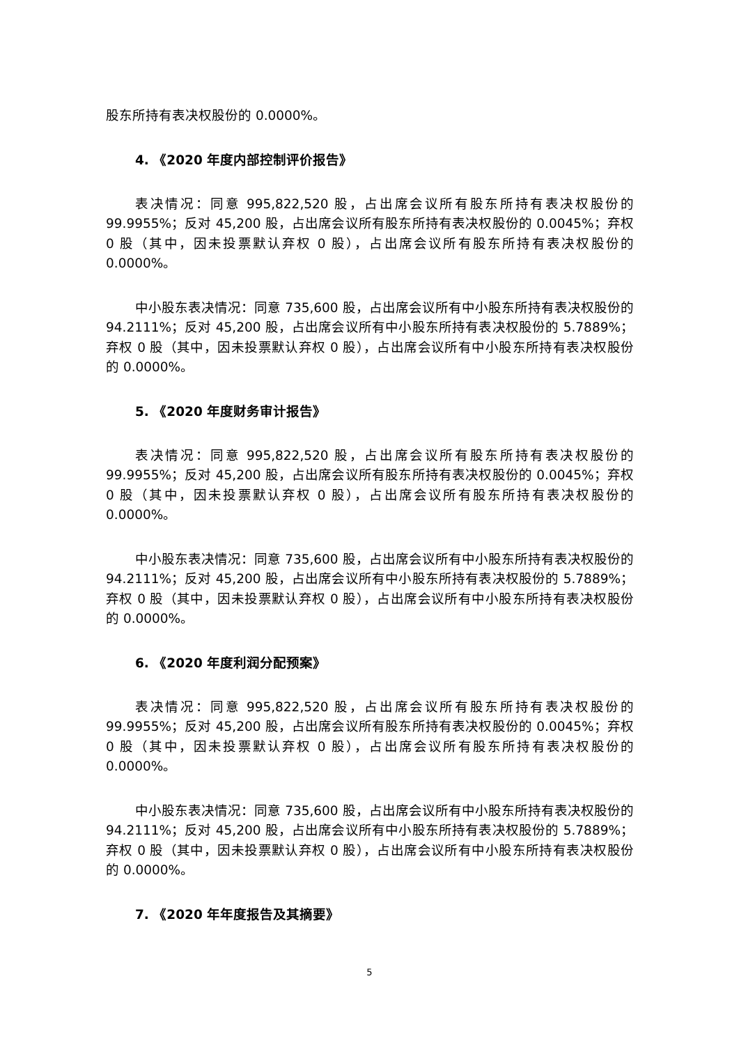股东所持有表决权股份的 0.0000%。
4. 《2020 年度内部控制评价报告》
表决情况：同意 995,822,520 股，占出席会议所有股东所持有表决权股份的 99.9955%；反对 45,200 股，占出席会议所有股东所持有表决权股份的 0.0045%；弃权 0 股（其中，因未投票默认弃权 0 股），占出席会议所有股东所持有表决权股份的 0.0000%。
中小股东表决情况：同意 735,600 股，占出席会议所有中小股东所持有表决权股份的 94.2111%；反对 45,200 股，占出席会议所有中小股东所持有表决权股份的 5.7889%；弃权 0 股（其中，因未投票默认弃权 0 股），占出席会议所有中小股东所持有表决权股份的 0.0000%。
5. 《2020 年度财务审计报告》
表决情况：同意 995,822,520 股，占出席会议所有股东所持有表决权股份的 99.9955%；反对 45,200 股，占出席会议所有股东所持有表决权股份的 0.0045%；弃权 0 股（其中，因未投票默认弃权 0 股），占出席会议所有股东所持有表决权股份的 0.0000%。
中小股东表决情况：同意 735,600 股，占出席会议所有中小股东所持有表决权股份的 94.2111%；反对 45,200 股，占出席会议所有中小股东所持有表决权股份的 5.7889%；弃权 0 股（其中，因未投票默认弃权 0 股），占出席会议所有中小股东所持有表决权股份的 0.0000%。
6. 《2020 年度利润分配预案》
表决情况：同意 995,822,520 股，占出席会议所有股东所持有表决权股份的 99.9955%；反对 45,200 股，占出席会议所有股东所持有表决权股份的 0.0045%；弃权 0 股（其中，因未投票默认弃权 0 股），占出席会议所有股东所持有表决权股份的 0.0000%。
中小股东表决情况：同意 735,600 股，占出席会议所有中小股东所持有表决权股份的 94.2111%；反对 45,200 股，占出席会议所有中小股东所持有表决权股份的 5.7889%；弃权 0 股（其中，因未投票默认弃权 0 股），占出席会议所有中小股东所持有表决权股份的 0.0000%。
7. 《2020 年年度报告及其摘要》
5